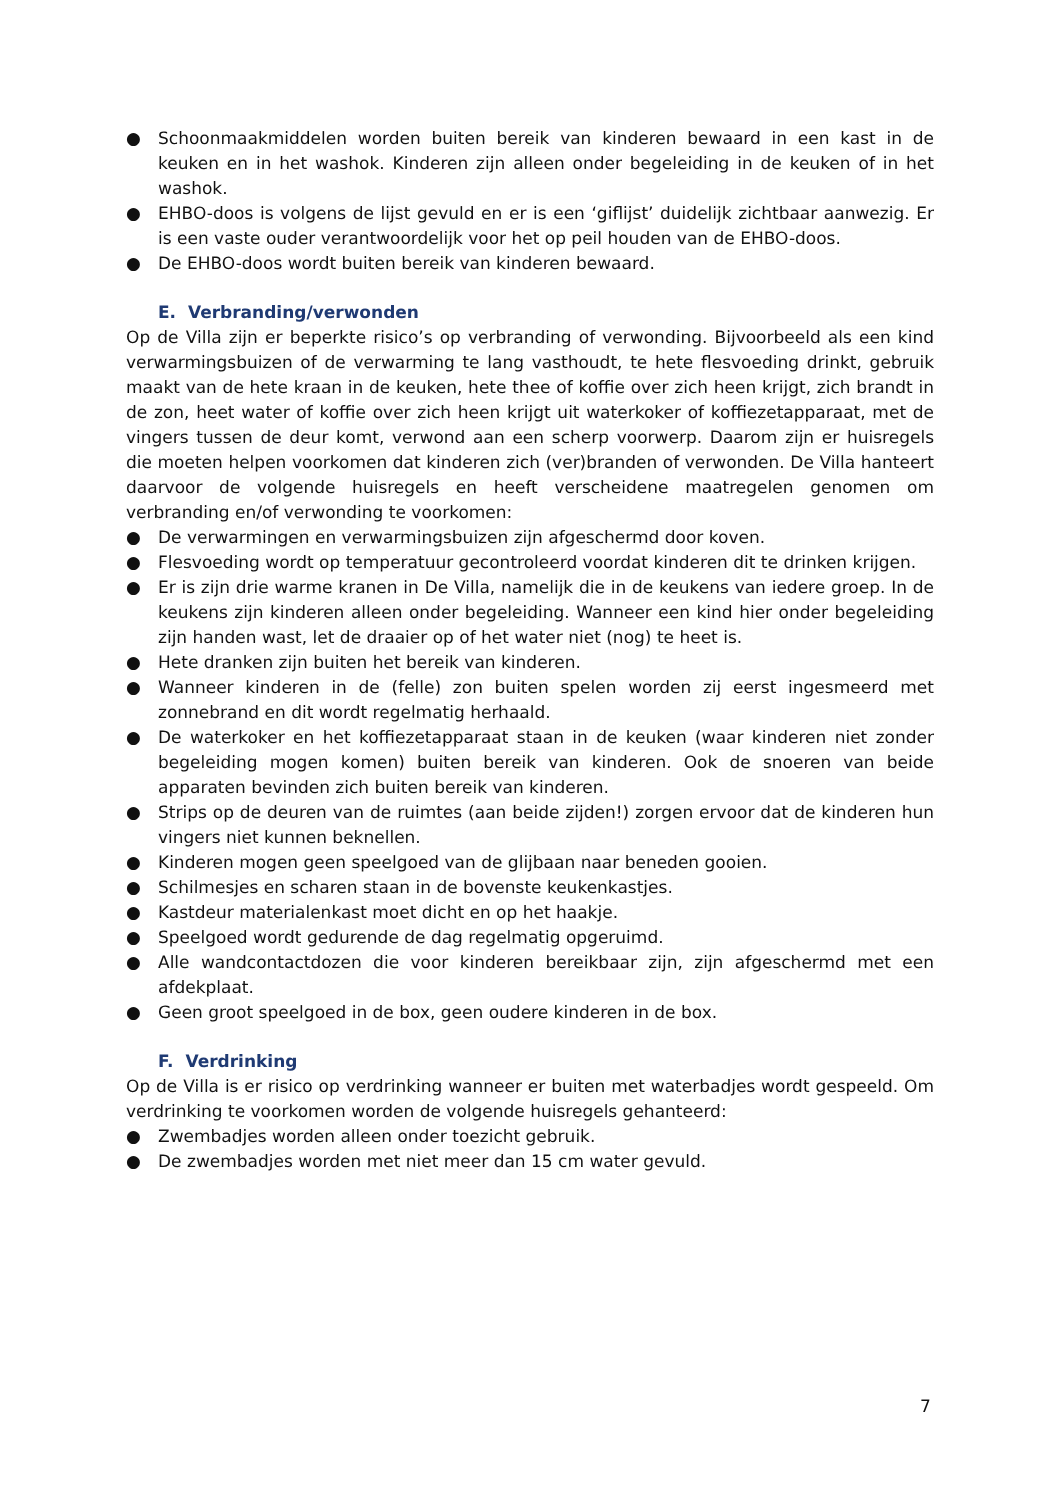● Schoonmaakmiddelen worden buiten bereik van kinderen bewaard in een kast in de keuken en in het washok. Kinderen zijn alleen onder begeleiding in de keuken of in het washok.
● EHBO-doos is volgens de lijst gevuld en er is een ‘giflijst’ duidelijk zichtbaar aanwezig. Er is een vaste ouder verantwoordelijk voor het op peil houden van de EHBO-doos.
● De EHBO-doos wordt buiten bereik van kinderen bewaard.
E. Verbranding/verwonden
Op de Villa zijn er beperkte risico’s op verbranding of verwonding. Bijvoorbeeld als een kind verwarmingsbuizen of de verwarming te lang vasthoudt, te hete flesvoeding drinkt, gebruik maakt van de hete kraan in de keuken, hete thee of koffie over zich heen krijgt, zich brandt in de zon, heet water of koffie over zich heen krijgt uit waterkoker of koffiezetapparaat, met de vingers tussen de deur komt, verwond aan een scherp voorwerp. Daarom zijn er huisregels die moeten helpen voorkomen dat kinderen zich (ver)branden of verwonden. De Villa hanteert daarvoor de volgende huisregels en heeft verscheidene maatregelen genomen om verbranding en/of verwonding te voorkomen:
● De verwarmingen en verwarmingsbuizen zijn afgeschermd door koven.
● Flesvoeding wordt op temperatuur gecontroleerd voordat kinderen dit te drinken krijgen.
● Er is zijn drie warme kranen in De Villa, namelijk die in de keukens van iedere groep. In de keukens zijn kinderen alleen onder begeleiding. Wanneer een kind hier onder begeleiding zijn handen wast, let de draaier op of het water niet (nog) te heet is.
● Hete dranken zijn buiten het bereik van kinderen.
● Wanneer kinderen in de (felle) zon buiten spelen worden zij eerst ingesmeerd met zonnebrand en dit wordt regelmatig herhaald.
● De waterkoker en het koffiezetapparaat staan in de keuken (waar kinderen niet zonder begeleiding mogen komen) buiten bereik van kinderen. Ook de snoeren van beide apparaten bevinden zich buiten bereik van kinderen.
● Strips op de deuren van de ruimtes (aan beide zijden!) zorgen ervoor dat de kinderen hun vingers niet kunnen beknellen.
● Kinderen mogen geen speelgoed van de glijbaan naar beneden gooien.
● Schilmesjes en scharen staan in de bovenste keukenkastjes.
● Kastdeur materialenkast moet dicht en op het haakje.
● Speelgoed wordt gedurende de dag regelmatig opgeruimd.
● Alle wandcontactdozen die voor kinderen bereikbaar zijn, zijn afgeschermd met een afdekplaat.
● Geen groot speelgoed in de box, geen oudere kinderen in de box.
F. Verdrinking
Op de Villa is er risico op verdrinking wanneer er buiten met waterbadjes wordt gespeeld. Om verdrinking te voorkomen worden de volgende huisregels gehanteerd:
● Zwembadjes worden alleen onder toezicht gebruik.
● De zwembadjes worden met niet meer dan 15 cm water gevuld.
7